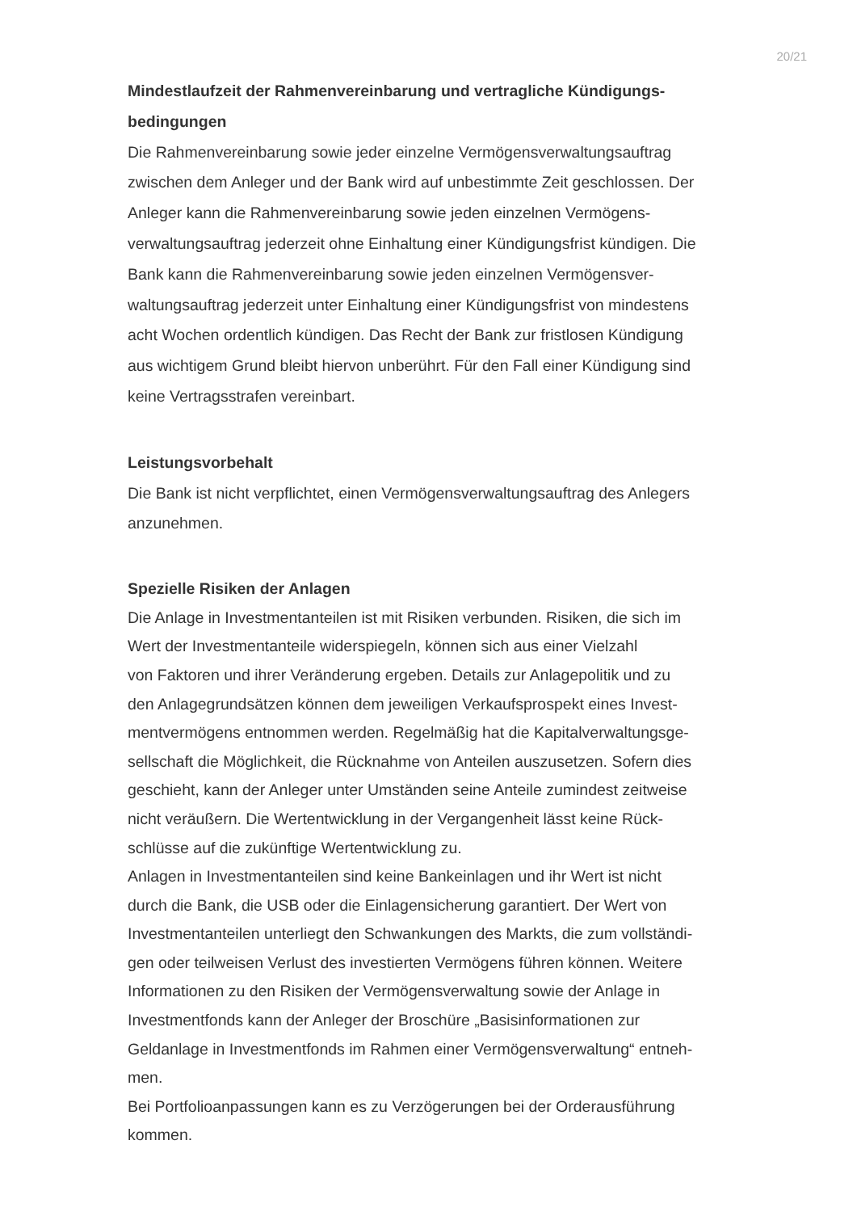20/21
Mindestlaufzeit der Rahmenvereinbarung und vertragliche Kündigungs-
bedingungen
Die Rahmenvereinbarung sowie jeder einzelne Vermögensverwaltungsauftrag
zwischen dem Anleger und der Bank wird auf unbestimmte Zeit geschlossen. Der
Anleger kann die Rahmenvereinbarung sowie jeden einzelnen Vermögens-
verwaltungsauftrag jederzeit ohne Einhaltung einer Kündigungsfrist kündigen. Die
Bank kann die Rahmenvereinbarung sowie jeden einzelnen Vermögensver-
waltungsauftrag jederzeit unter Einhaltung einer Kündigungsfrist von mindestens
acht Wochen ordentlich kündigen. Das Recht der Bank zur fristlosen Kündigung
aus wichtigem Grund bleibt hiervon unberührt. Für den Fall einer Kündigung sind
keine Vertragsstrafen vereinbart.
Leistungsvorbehalt
Die Bank ist nicht verpflichtet, einen Vermögensverwaltungsauftrag des Anlegers
anzunehmen.
Spezielle Risiken der Anlagen
Die Anlage in Investmentanteilen ist mit Risiken verbunden. Risiken, die sich im
Wert der Investmentanteile widerspiegeln, können sich aus einer Vielzahl
von Faktoren und ihrer Veränderung ergeben. Details zur Anlagepolitik und zu
den Anlagegrundsätzen können dem jeweiligen Verkaufsprospekt eines Invest-
mentvermögens entnommen werden. Regelmäßig hat die Kapitalverwaltungsge-
sellschaft die Möglichkeit, die Rücknahme von Anteilen auszusetzen. Sofern dies
geschieht, kann der Anleger unter Umständen seine Anteile zumindest zeitweise
nicht veräußern. Die Wertentwicklung in der Vergangenheit lässt keine Rück-
schlüsse auf die zukünftige Wertentwicklung zu.
Anlagen in Investmentanteilen sind keine Bankeinlagen und ihr Wert ist nicht
durch die Bank, die USB oder die Einlagensicherung garantiert. Der Wert von
Investmentanteilen unterliegt den Schwankungen des Markts, die zum vollständi-
gen oder teilweisen Verlust des investierten Vermögens führen können. Weitere
Informationen zu den Risiken der Vermögensverwaltung sowie der Anlage in
Investmentfonds kann der Anleger der Broschüre „Basisinformationen zur
Geldanlage in Investmentfonds im Rahmen einer Vermögensverwaltung“ entneh-
men.
Bei Portfolioanpassungen kann es zu Verzögerungen bei der Orderausführung
kommen.